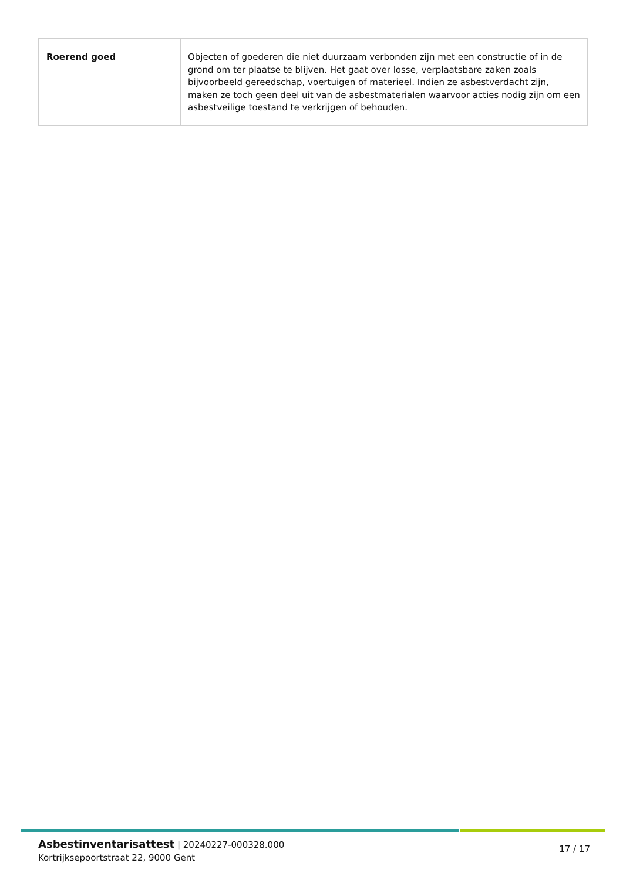| Roerend goed | Objecten of goederen die niet duurzaam verbonden zijn met een constructie of in de grond om ter plaatse te blijven. Het gaat over losse, verplaatsbare zaken zoals bijvoorbeeld gereedschap, voertuigen of materieel. Indien ze asbestverdacht zijn, maken ze toch geen deel uit van de asbestmaterialen waarvoor acties nodig zijn om een asbestveilige toestand te verkrijgen of behouden. |
Asbestinventarisattest | 20240227-000328.000
Kortrijksepoortstraat 22, 9000 Gent
17 / 17